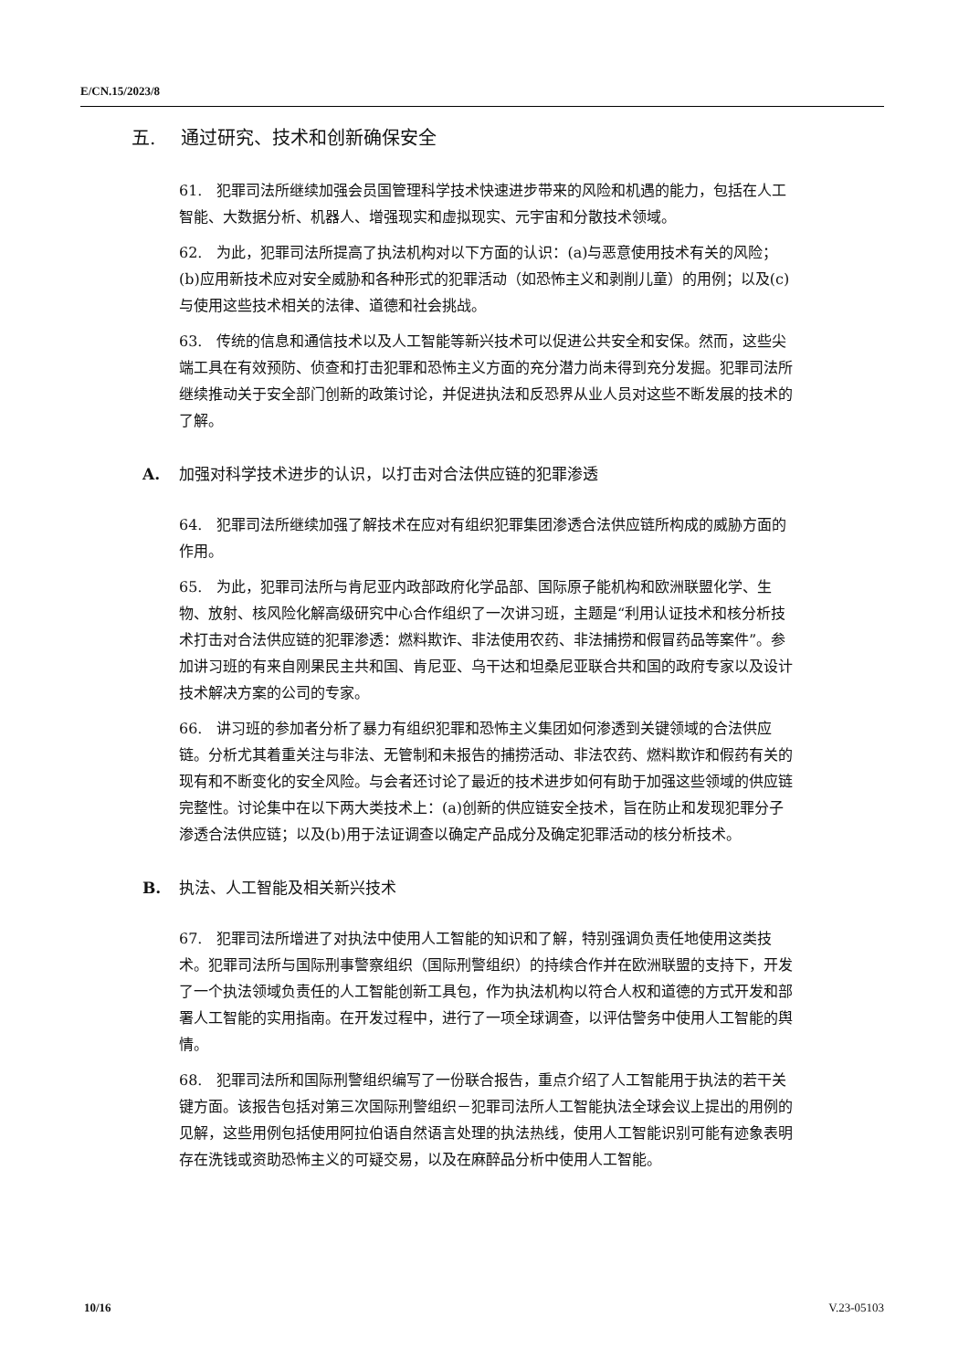E/CN.15/2023/8
五. 通过研究、技术和创新确保安全
61.　犯罪司法所继续加强会员国管理科学技术快速进步带来的风险和机遇的能力，包括在人工智能、大数据分析、机器人、增强现实和虚拟现实、元宇宙和分散技术领域。
62.　为此，犯罪司法所提高了执法机构对以下方面的认识：(a)与恶意使用技术有关的风险；(b)应用新技术应对安全威胁和各种形式的犯罪活动（如恐怖主义和剥削儿童）的用例；以及(c)与使用这些技术相关的法律、道德和社会挑战。
63.　传统的信息和通信技术以及人工智能等新兴技术可以促进公共安全和安保。然而，这些尖端工具在有效预防、侦查和打击犯罪和恐怖主义方面的充分潜力尚未得到充分发掘。犯罪司法所继续推动关于安全部门创新的政策讨论，并促进执法和反恐界从业人员对这些不断发展的技术的了解。
A. 加强对科学技术进步的认识，以打击对合法供应链的犯罪渗透
64.　犯罪司法所继续加强了解技术在应对有组织犯罪集团渗透合法供应链所构成的威胁方面的作用。
65.　为此，犯罪司法所与肯尼亚内政部政府化学品部、国际原子能机构和欧洲联盟化学、生物、放射、核风险化解高级研究中心合作组织了一次讲习班，主题是“利用认证技术和核分析技术打击对合法供应链的犯罪渗透：燃料欺诈、非法使用农药、非法捕捞和假冒药品等案件”。参加讲习班的有来自刚果民主共和国、肯尼亚、乌干达和坦桑尼亚联合共和国的政府专家以及设计技术解决方案的公司的专家。
66.　讲习班的参加者分析了暴力有组织犯罪和恐怖主义集团如何渗透到关键领域的合法供应链。分析尤其着重关注与非法、无管制和未报告的捕捞活动、非法农药、燃料欺诈和假药有关的现有和不断变化的安全风险。与会者还讨论了最近的技术进步如何有助于加强这些领域的供应链完整性。讨论集中在以下两大类技术上：(a)创新的供应链安全技术，旨在防止和发现犯罪分子渗透合法供应链；以及(b)用于法证调查以确定产品成分及确定犯罪活动的核分析技术。
B. 执法、人工智能及相关新兴技术
67.　犯罪司法所增进了对执法中使用人工智能的知识和了解，特别强调负责任地使用这类技术。犯罪司法所与国际刑事警察组织（国际刑警组织）的持续合作并在欧洲联盟的支持下，开发了一个执法领域负责任的人工智能创新工具包，作为执法机构以符合人权和道德的方式开发和部署人工智能的实用指南。在开发过程中，进行了一项全球调查，以评估警务中使用人工智能的舆情。
68.　犯罪司法所和国际刑警组织编写了一份联合报告，重点介绍了人工智能用于执法的若干关键方面。该报告包括对第三次国际刑警组织－犯罪司法所人工智能执法全球会议上提出的用例的见解，这些用例包括使用阿拉伯语自然语言处理的执法热线，使用人工智能识别可能有迹象表明存在洗钱或资助恐怖主义的可疑交易，以及在麻醉品分析中使用人工智能。
10/16 V.23-05103